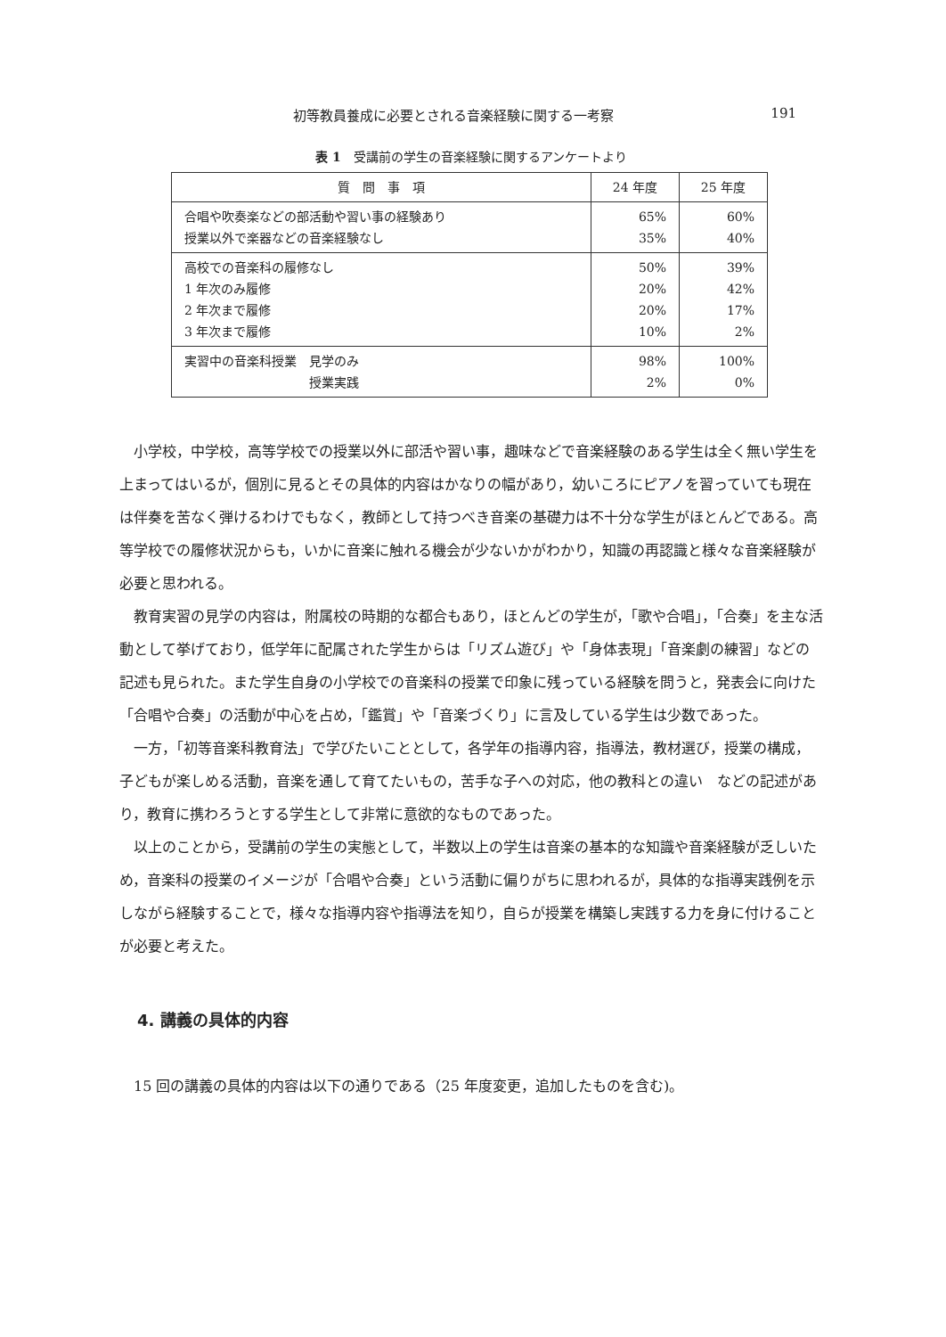初等教員養成に必要とされる音楽経験に関する一考察 191
表 1　受講前の学生の音楽経験に関するアンケートより
| 質 問 事 項 | 24 年度 | 25 年度 |
| --- | --- | --- |
| 合唱や吹奏楽などの部活動や習い事の経験あり 授業以外で楽器などの音楽経験なし | 65% 35% | 60% 40% |
| 高校での音楽科の履修なし 1 年次のみ履修 2 年次まで履修 3 年次まで履修 | 50% 20% 20% 10% | 39% 42% 17% 2% |
| 実習中の音楽科授業 見学のみ 授業実践 | 98% 2% | 100% 0% |
小学校，中学校，高等学校での授業以外に部活や習い事，趣味などで音楽経験のある学生は全く無い学生を上まってはいるが，個別に見るとその具体的内容はかなりの幅があり，幼いころにピアノを習っていても現在は伴奏を苦なく弾けるわけでもなく，教師として持つべき音楽の基礎力は不十分な学生がほとんどである。高等学校での履修状況からも，いかに音楽に触れる機会が少ないかがわかり，知識の再認識と様々な音楽経験が必要と思われる。
教育実習の見学の内容は，附属校の時期的な都合もあり，ほとんどの学生が，「歌や合唱」，「合奏」を主な活動として挙げており，低学年に配属された学生からは「リズム遊び」や「身体表現」「音楽劇の練習」などの記述も見られた。また学生自身の小学校での音楽科の授業で印象に残っている経験を問うと，発表会に向けた「合唱や合奏」の活動が中心を占め，「鑑賞」や「音楽づくり」に言及している学生は少数であった。
一方，「初等音楽科教育法」で学びたいこととして，各学年の指導内容，指導法，教材選び，授業の構成，子どもが楽しめる活動，音楽を通して育てたいもの，苦手な子への対応，他の教科との違い　などの記述があり，教育に携わろうとする学生として非常に意欲的なものであった。
以上のことから，受講前の学生の実態として，半数以上の学生は音楽の基本的な知識や音楽経験が乏しいため，音楽科の授業のイメージが「合唱や合奏」という活動に偏りがちに思われるが，具体的な指導実践例を示しながら経験することで，様々な指導内容や指導法を知り，自らが授業を構築し実践する力を身に付けることが必要と考えた。
4. 講義の具体的内容
15 回の講義の具体的内容は以下の通りである（25 年度変更，追加したものを含む)。